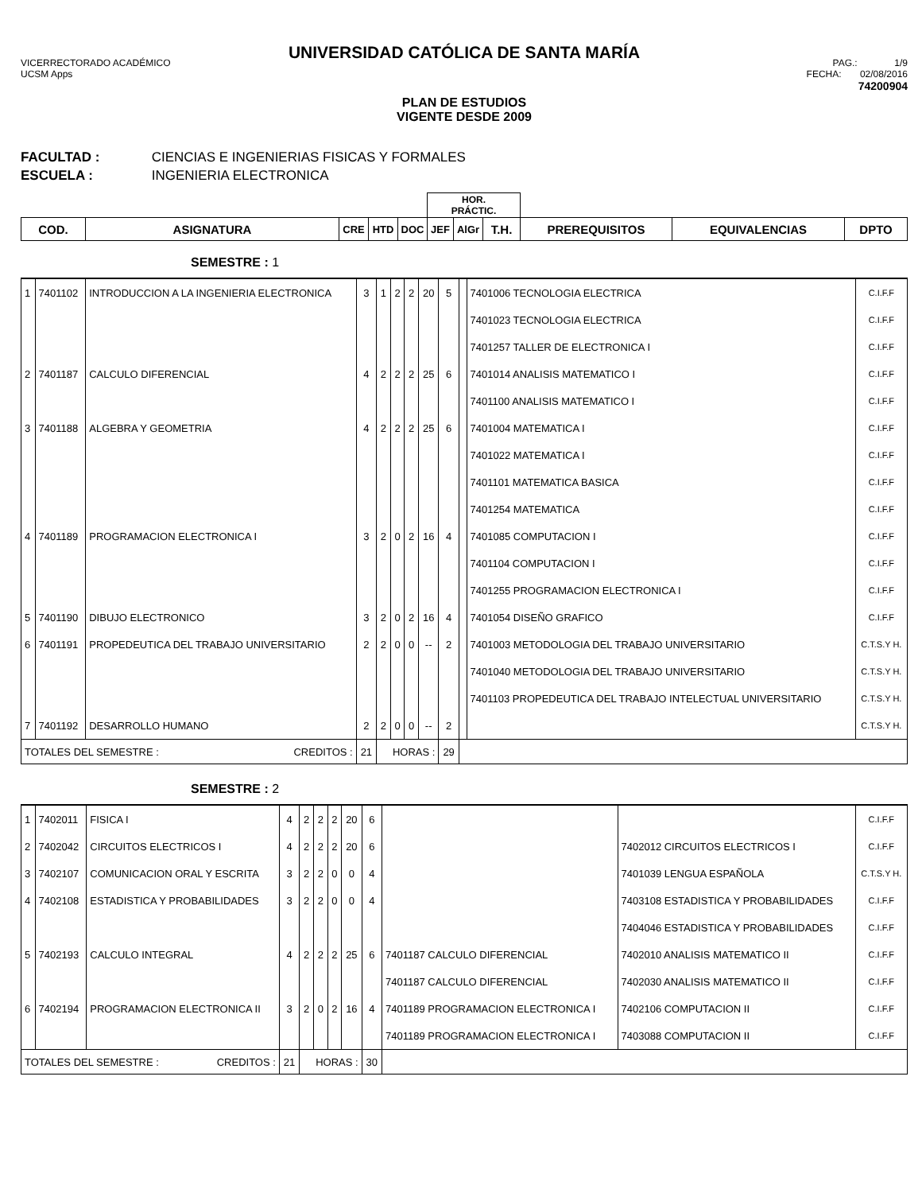UNIVERSIDAD CATÓLICA DE SANTA MARÍA
VICERRECTORADO ACADÉMICO
UCSM Apps
PAG.: 1/9
FECHA: 02/08/2016
74200904
PLAN DE ESTUDIOS
VIGENTE DESDE 2009
FACULTAD : CIENCIAS E INGENIERIAS FISICAS Y FORMALES
ESCUELA : INGENIERIA ELECTRONICA
| | | | | | HOR. PRÁCTIC. | | | | | |
| --- | --- | --- | --- | --- | --- | --- | --- | --- | --- | --- |
| COD. | ASIGNATURA | CRE | HTD | DOC | JEF | AlGr | T.H. | PREREQUISITOS | EQUIVALENCIAS | DPTO |
SEMESTRE : 1
| 1 | 7401102 | INTRODUCCION A LA INGENIERIA ELECTRONICA | 3 | 1 | 2 | 2 | 20 | 5 | | 7401006 TECNOLOGIA ELECTRICA | C.I.F.F |
| | | | | | | | | | | 7401023 TECNOLOGIA ELECTRICA | C.I.F.F |
| | | | | | | | | | | 7401257 TALLER DE ELECTRONICA I | C.I.F.F |
| 2 | 7401187 | CALCULO DIFERENCIAL | 4 | 2 | 2 | 2 | 25 | 6 | | 7401014 ANALISIS MATEMATICO I | C.I.F.F |
| | | | | | | | | | | 7401100 ANALISIS MATEMATICO I | C.I.F.F |
| 3 | 7401188 | ALGEBRA Y GEOMETRIA | 4 | 2 | 2 | 2 | 25 | 6 | | 7401004 MATEMATICA I | C.I.F.F |
| | | | | | | | | | | 7401022 MATEMATICA I | C.I.F.F |
| | | | | | | | | | | 7401101 MATEMATICA BASICA | C.I.F.F |
| | | | | | | | | | | 7401254 MATEMATICA | C.I.F.F |
| 4 | 7401189 | PROGRAMACION ELECTRONICA I | 3 | 2 | 0 | 2 | 16 | 4 | | 7401085 COMPUTACION I | C.I.F.F |
| | | | | | | | | | | 7401104 COMPUTACION I | C.I.F.F |
| | | | | | | | | | | 7401255 PROGRAMACION ELECTRONICA I | C.I.F.F |
| 5 | 7401190 | DIBUJO ELECTRONICO | 3 | 2 | 0 | 2 | 16 | 4 | | 7401054 DISEÑO GRAFICO | C.I.F.F |
| 6 | 7401191 | PROPEDEUTICA DEL TRABAJO UNIVERSITARIO | 2 | 2 | 0 | 0 | -- | 2 | | 7401003 METODOLOGIA DEL TRABAJO UNIVERSITARIO | C.T.S.Y H. |
| | | | | | | | | | | 7401040 METODOLOGIA DEL TRABAJO UNIVERSITARIO | C.T.S.Y H. |
| | | | | | | | | | | 7401103 PROPEDEUTICA DEL TRABAJO INTELECTUAL UNIVERSITARIO | C.T.S.Y H. |
| 7 | 7401192 | DESARROLLO HUMANO | 2 | 2 | 0 | 0 | -- | 2 | | | C.T.S.Y H. |
| TOTALES DEL SEMESTRE : CREDITOS : | | | 21 | HORAS : | | | | 29 | | | |
SEMESTRE : 2
| 1 | 7402011 | FISICA I | 4 | 2 | 2 | 2 | 20 | 6 | | | C.I.F.F |
| 2 | 7402042 | CIRCUITOS ELECTRICOS I | 4 | 2 | 2 | 2 | 20 | 6 | | 7402012 CIRCUITOS ELECTRICOS I | C.I.F.F |
| 3 | 7402107 | COMUNICACION ORAL Y ESCRITA | 3 | 2 | 2 | 0 | 0 | 4 | | 7401039 LENGUA ESPAÑOLA | C.T.S.Y H. |
| 4 | 7402108 | ESTADISTICA Y PROBABILIDADES | 3 | 2 | 2 | 0 | 0 | 4 | | 7403108 ESTADISTICA Y PROBABILIDADES | C.I.F.F |
| | | | | | | | | | | 7404046 ESTADISTICA Y PROBABILIDADES | C.I.F.F |
| 5 | 7402193 | CALCULO INTEGRAL | 4 | 2 | 2 | 2 | 25 | 6 | 7401187 CALCULO DIFERENCIAL | 7402010 ANALISIS MATEMATICO II | C.I.F.F |
| | | | | | | | | | 7401187 CALCULO DIFERENCIAL | 7402030 ANALISIS MATEMATICO II | C.I.F.F |
| 6 | 7402194 | PROGRAMACION ELECTRONICA II | 3 | 2 | 0 | 2 | 16 | 4 | 7401189 PROGRAMACION ELECTRONICA I | 7402106 COMPUTACION II | C.I.F.F |
| | | | | | | | | | 7401189 PROGRAMACION ELECTRONICA I | 7403088 COMPUTACION II | C.I.F.F |
| TOTALES DEL SEMESTRE : CREDITOS : | | | 21 | HORAS : | | | | 30 | | | |